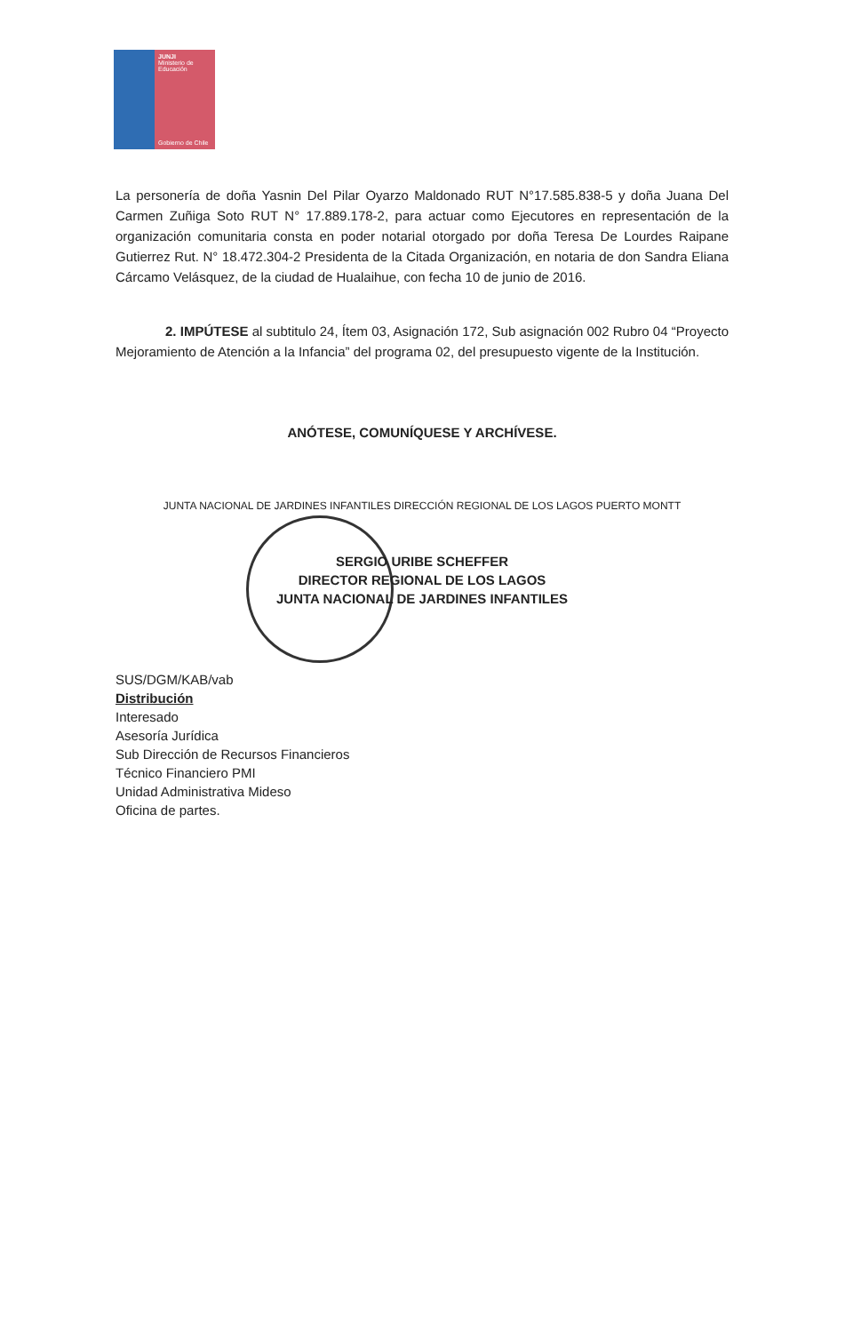JUNJI
Ministerio de
Educación
Gobierno de Chile
La personería de doña Yasnin Del Pilar Oyarzo Maldonado RUT N°17.585.838-5 y doña Juana Del Carmen Zuñiga Soto RUT N° 17.889.178-2, para actuar como Ejecutores en representación de la organización comunitaria consta en poder notarial otorgado por doña Teresa De Lourdes Raipane Gutierrez Rut. N° 18.472.304-2 Presidenta de la Citada Organización, en notaria de don Sandra Eliana Cárcamo Velásquez, de la ciudad de Hualaihue, con fecha 10 de junio de 2016.
2. IMPÚTESE al subtitulo 24, Ítem 03, Asignación 172, Sub asignación 002 Rubro 04 “Proyecto Mejoramiento de Atención a la Infancia” del programa 02, del presupuesto vigente de la Institución.
ANÓTESE, COMUNÍQUESE Y ARCHÍVESE.
JUNTA NACIONAL DE JARDINES INFANTILES DIRECCIÓN REGIONAL DE LOS LAGOS PUERTO MONTT
SERGIO URIBE SCHEFFER
DIRECTOR REGIONAL DE LOS LAGOS
JUNTA NACIONAL DE JARDINES INFANTILES
SUS/DGM/KAB/vab
Distribución
Interesado
Asesoría Jurídica
Sub Dirección de Recursos Financieros
Técnico Financiero PMI
Unidad Administrativa Mideso
Oficina de partes.